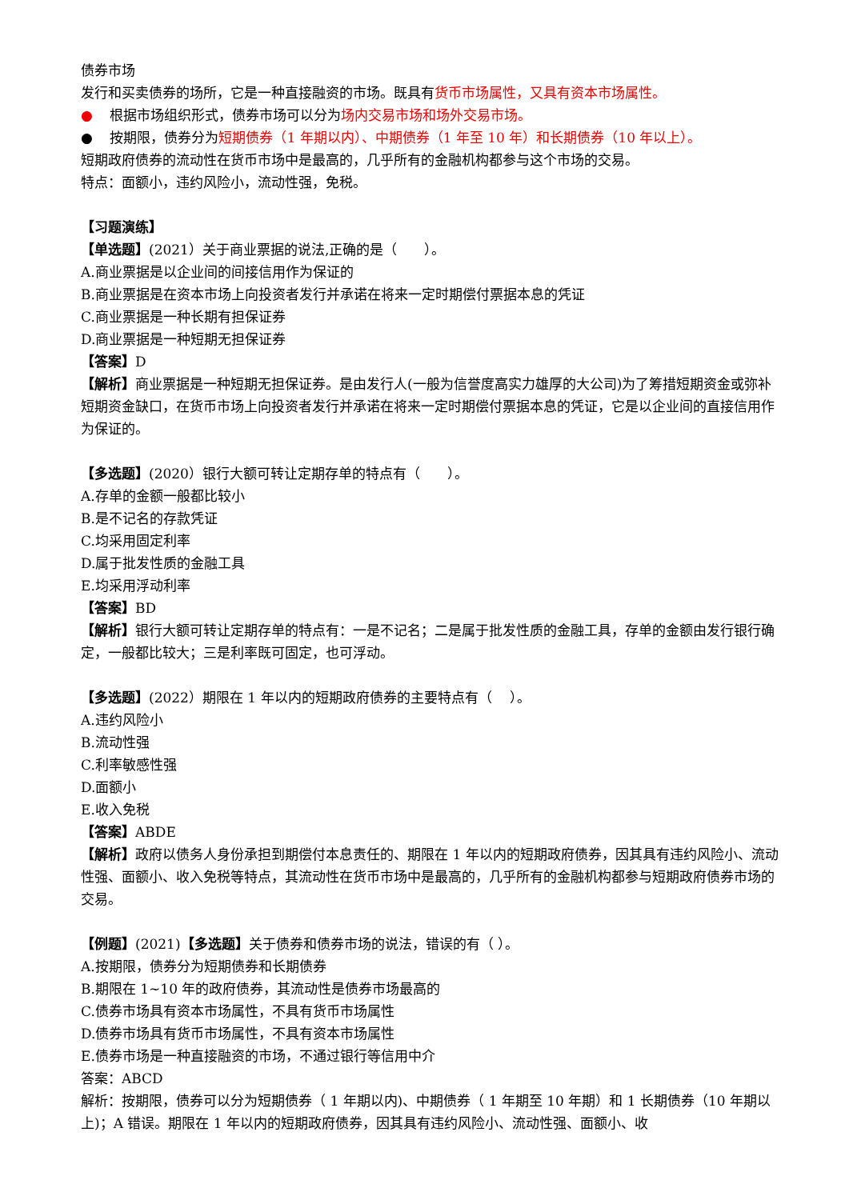债券市场
发行和买卖债券的场所，它是一种直接融资的市场。既具有货币市场属性，又具有资本市场属性。
● 根据市场组织形式，债券市场可以分为场内交易市场和场外交易市场。
● 按期限，债券分为短期债券（1 年期以内）、中期债券（1 年至 10 年）和长期债券（10 年以上）。
短期政府债券的流动性在货币市场中是最高的，几乎所有的金融机构都参与这个市场的交易。
特点：面额小，违约风险小，流动性强，免税。
【习题演练】
【单选题】(2021）关于商业票据的说法,正确的是（　　）。
A.商业票据是以企业间的间接信用作为保证的
B.商业票据是在资本市场上向投资者发行并承诺在将来一定时期偿付票据本息的凭证
C.商业票据是一种长期有担保证券
D.商业票据是一种短期无担保证券
【答案】D
【解析】商业票据是一种短期无担保证券。是由发行人(一般为信誉度高实力雄厚的大公司)为了筹措短期资金或弥补短期资金缺口，在货币市场上向投资者发行并承诺在将来一定时期偿付票据本息的凭证，它是以企业间的直接信用作为保证的。
【多选题】(2020）银行大额可转让定期存单的特点有（　　）。
A.存单的金额一般都比较小
B.是不记名的存款凭证
C.均采用固定利率
D.属于批发性质的金融工具
E.均采用浮动利率
【答案】BD
【解析】银行大额可转让定期存单的特点有：一是不记名；二是属于批发性质的金融工具，存单的金额由发行银行确定，一般都比较大；三是利率既可固定，也可浮动。
【多选题】(2022）期限在 1 年以内的短期政府债券的主要特点有（　 ）。
A.违约风险小
B.流动性强
C.利率敏感性强
D.面额小
E.收入免税
【答案】ABDE
【解析】政府以债务人身份承担到期偿付本息责任的、期限在 1 年以内的短期政府债券，因其具有违约风险小、流动性强、面额小、收入免税等特点，其流动性在货币市场中是最高的，几乎所有的金融机构都参与短期政府债券市场的交易。
【例题】(2021)【多选题】关于债券和债券市场的说法，错误的有（ ）。
A.按期限，债券分为短期债券和长期债券
B.期限在 1~10 年的政府债券，其流动性是债券市场最高的
C.债券市场具有资本市场属性，不具有货币市场属性
D.债券市场具有货币市场属性，不具有资本市场属性
E.债券市场是一种直接融资的市场，不通过银行等信用中介
答案：ABCD
解析：按期限，债券可以分为短期债券（ 1 年期以内)、中期债券（ 1 年期至 10 年期）和 1 长期债券（10 年期以上)；A 错误。期限在 1 年以内的短期政府债券，因其具有违约风险小、流动性强、面额小、收